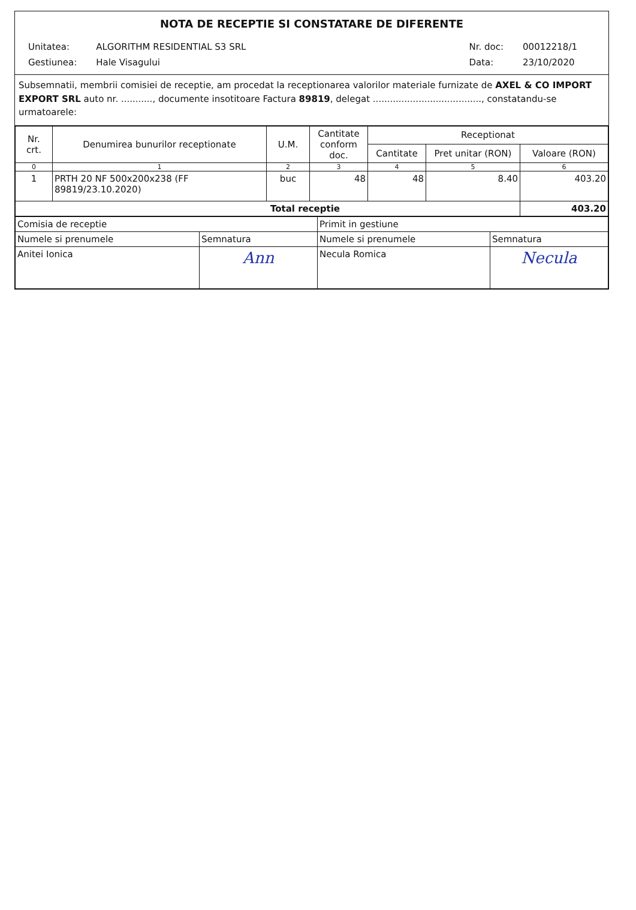NOTA DE RECEPTIE SI CONSTATARE DE DIFERENTE
| Unitatea: | ALGORITHM RESIDENTIAL S3 SRL |
| Gestiunea: | Hale Visagului |
| Nr. doc: | 00012218/1 |
| Data: | 23/10/2020 |
Subsemnatii, membrii comisiei de receptie, am procedat la receptionarea valorilor materiale furnizate de AXEL & CO IMPORT EXPORT SRL auto nr. ..........., documente insotitoare Factura 89819, delegat ......................................, constatandu-se urmatoarele:
| Nr. crt. | Denumirea bunurilor receptionate | U.M. | Cantitate conform doc. | Receptionat | | |
| --- | --- | --- | --- | --- | --- | --- |
| | | | | Cantitate | Pret unitar (RON) | Valoare (RON) |
| 0 | 1 | 2 | 3 | 4 | 5 | 6 |
| 1 | PRTH 20 NF 500x200x238 (FF 89819/23.10.2020) | buc | 48 | 48 | 8.40 | 403.20 |
| Total receptie | | | | | | 403.20 |
| Comisia de receptie | | Primit in gestiune | |
| Numele si prenumele | Semnatura | Numele si prenumele | Semnatura |
| Anitei Ionica | Ann | Necula Romica | Necula |